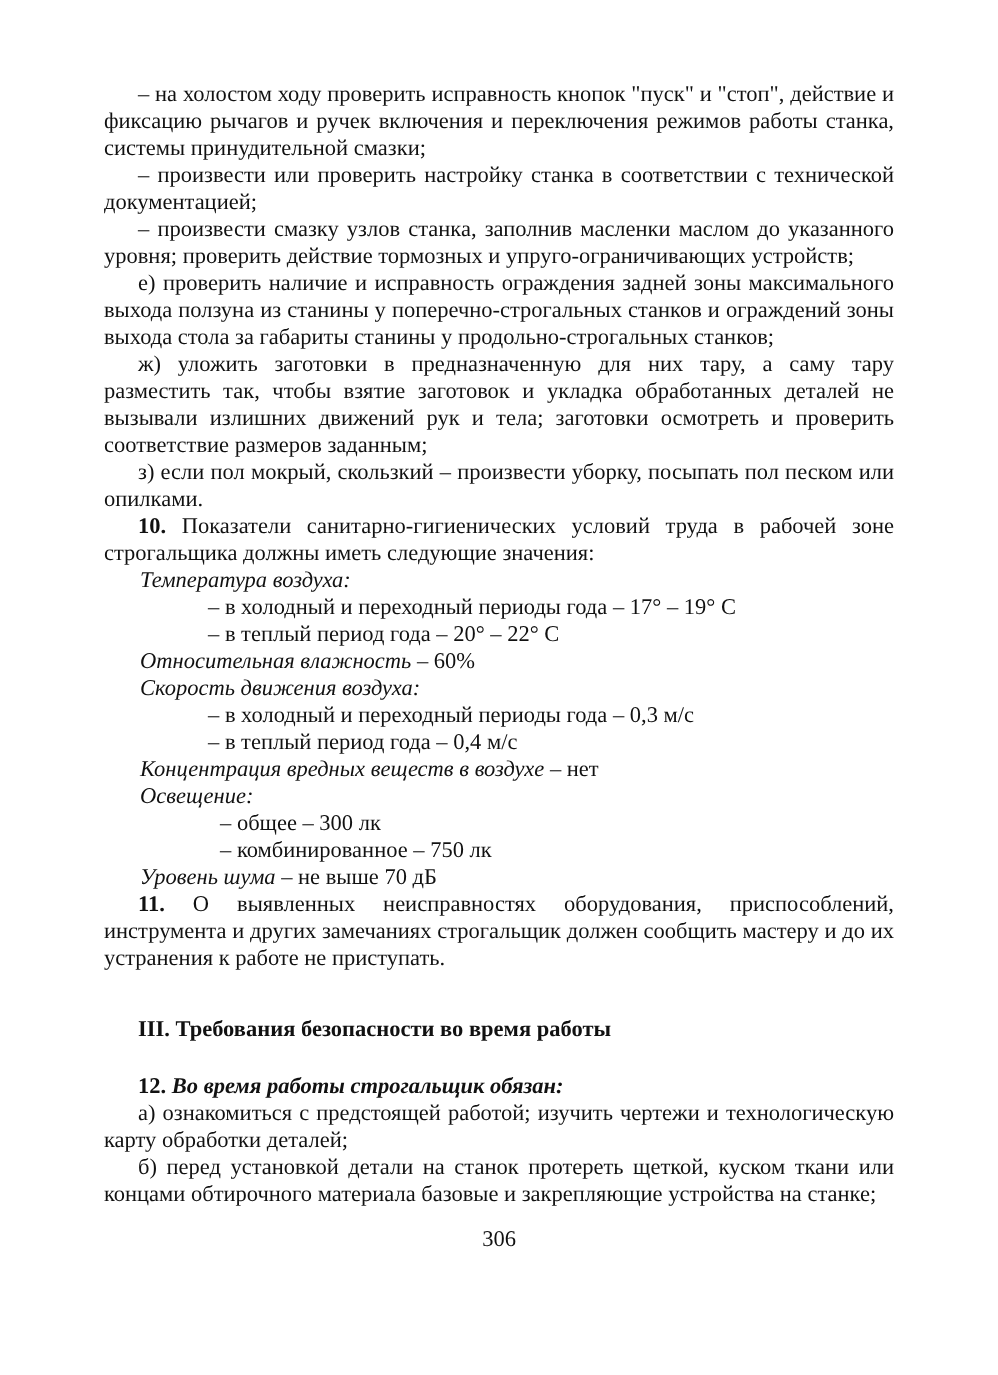– на холостом ходу проверить исправность кнопок "пуск" и "стоп", действие и фиксацию рычагов и ручек включения и переключения режимов работы станка, системы принудительной смазки;
– произвести или проверить настройку станка в соответствии с технической документацией;
– произвести смазку узлов станка, заполнив масленки маслом до указанного уровня; проверить действие тормозных и упруго-ограничивающих устройств;
е) проверить наличие и исправность ограждения задней зоны максимального выхода ползуна из станины у поперечно-строгальных станков и ограждений зоны выхода стола за габариты станины у продольно-строгальных станков;
ж) уложить заготовки в предназначенную для них тару, а саму тару разместить так, чтобы взятие заготовок и укладка обработанных деталей не вызывали излишних движений рук и тела; заготовки осмотреть и проверить соответствие размеров заданным;
з) если пол мокрый, скользкий – произвести уборку, посыпать пол песком или опилками.
10. Показатели санитарно-гигиенических условий труда в рабочей зоне строгальщика должны иметь следующие значения:
Температура воздуха:
– в холодный и переходный периоды года – 17° – 19° С
– в теплый период года – 20° – 22° С
Относительная влажность – 60%
Скорость движения воздуха:
– в холодный и переходный периоды года – 0,3 м/с
– в теплый период года – 0,4 м/с
Концентрация вредных веществ в воздухе – нет
Освещение:
– общее – 300 лк
– комбинированное – 750 лк
Уровень шума – не выше 70 дБ
11. О выявленных неисправностях оборудования, приспособлений, инструмента и других замечаниях строгальщик должен сообщить мастеру и до их устранения к работе не приступать.
III. Требования безопасности во время работы
12. Во время работы строгальщик обязан:
а) ознакомиться с предстоящей работой; изучить чертежи и технологическую карту обработки деталей;
б) перед установкой детали на станок протереть щеткой, куском ткани или концами обтирочного материала базовые и закрепляющие устройства на станке;
306